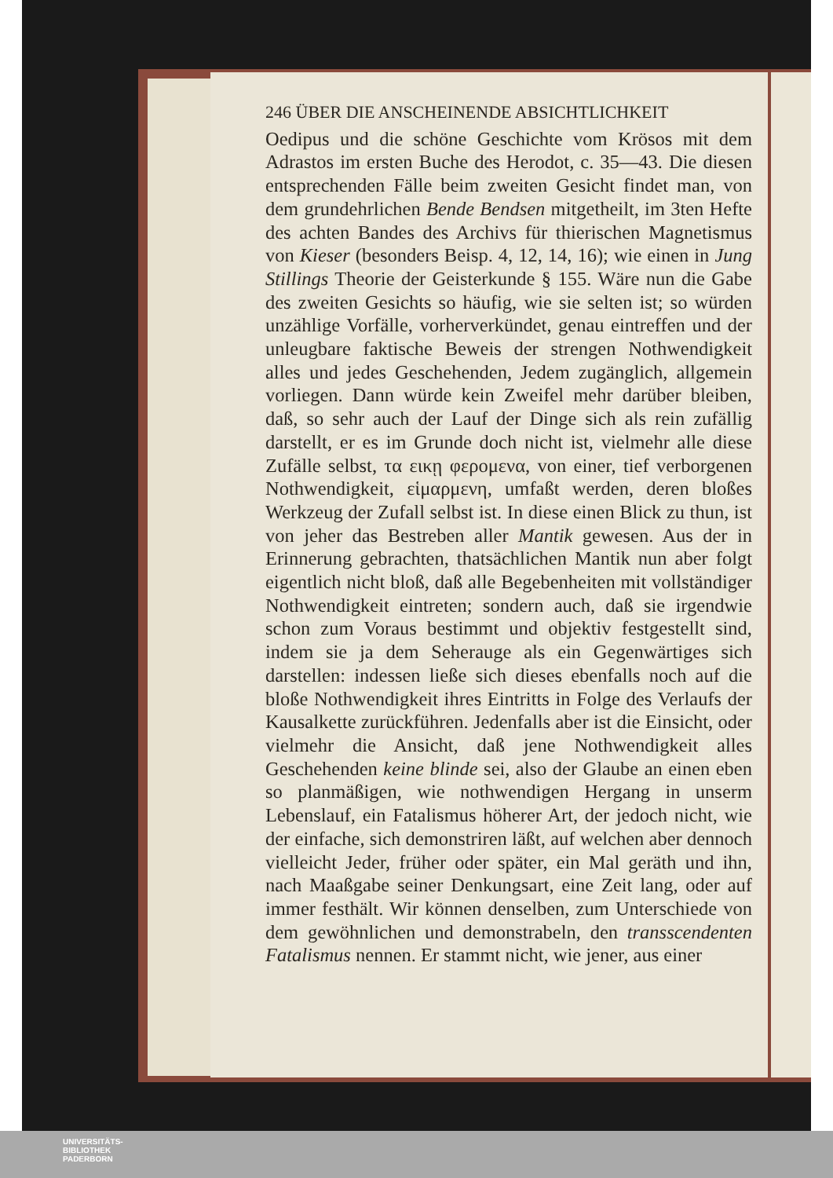246 ÜBER DIE ANSCHEINENDE ABSICHTLICHKEIT
Oedipus und die schöne Geschichte vom Krösos mit dem Adrastos im ersten Buche des Herodot, c. 35—43. Die diesen entsprechenden Fälle beim zweiten Gesicht findet man, von dem grundehrlichen Bende Bendsen mitgetheilt, im 3ten Hefte des achten Bandes des Archivs für thierischen Magnetismus von Kieser (besonders Beisp. 4, 12, 14, 16); wie einen in Jung Stillings Theorie der Geisterkunde § 155. Wäre nun die Gabe des zweiten Gesichts so häufig, wie sie selten ist; so würden unzählige Vorfälle, vorherverkündet, genau eintreffen und der unleugbare faktische Beweis der strengen Nothwendigkeit alles und jedes Geschehenden, Jedem zugänglich, allgemein vorliegen. Dann würde kein Zweifel mehr darüber bleiben, daß, so sehr auch der Lauf der Dinge sich als rein zufällig darstellt, er es im Grunde doch nicht ist, vielmehr alle diese Zufälle selbst, τα εικῃ φερομενα, von einer, tief verborgenen Nothwendigkeit, εἱμαρμενη, umfaßt werden, deren bloßes Werkzeug der Zufall selbst ist. In diese einen Blick zu thun, ist von jeher das Bestreben aller Mantik gewesen. Aus der in Erinnerung gebrachten, thatsächlichen Mantik nun aber folgt eigentlich nicht bloß, daß alle Begebenheiten mit vollständiger Nothwendigkeit eintreten; sondern auch, daß sie irgendwie schon zum Voraus bestimmt und objektiv festgestellt sind, indem sie ja dem Seherauge als ein Gegenwärtiges sich darstellen: indessen ließe sich dieses ebenfalls noch auf die bloße Nothwendigkeit ihres Eintritts in Folge des Verlaufs der Kausalkette zurückführen. Jedenfalls aber ist die Einsicht, oder vielmehr die Ansicht, daß jene Nothwendigkeit alles Geschehenden keine blinde sei, also der Glaube an einen eben so planmäßigen, wie nothwendigen Hergang in unserm Lebenslauf, ein Fatalismus höherer Art, der jedoch nicht, wie der einfache, sich demonstriren läßt, auf welchen aber dennoch vielleicht Jeder, früher oder später, ein Mal geräth und ihn, nach Maaßgabe seiner Denkungsart, eine Zeit lang, oder auf immer festhält. Wir können denselben, zum Unterschiede von dem gewöhnlichen und demonstrabeln, den transscendenten Fatalismus nennen. Er stammt nicht, wie jener, aus einer
UNIVERSITÄTS-
BIBLIOTHEK
PADERBORN